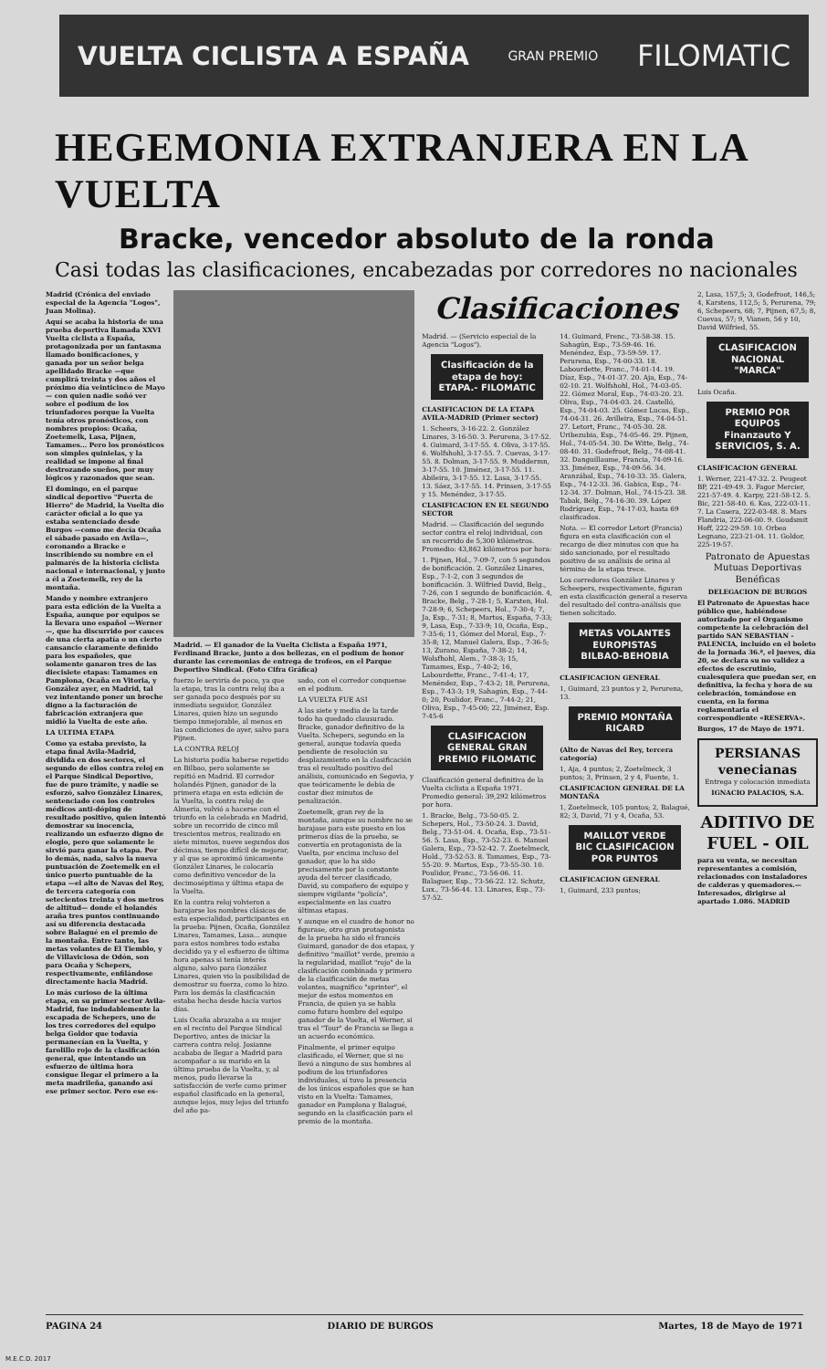VUELTA CICLISTA A ESPAÑA GRAN PREMIO FILOMATIC
HEGEMONIA EXTRANJERA EN LA VUELTA
Bracke, vencedor absoluto de la ronda
Casi todas las clasificaciones, encabezadas por corredores no nacionales
Madrid (Crónica del enviado especial de la Agencia "Logos", Juan Molina).
Aquí se acaba la historia de una prueba deportiva llamada XXVI Vuelta ciclista a España, protagonizada por un fantasma llamado bonificaciones, y ganada por un señor belga apellidado Bracke —que cumplirá treinta y dos años el próximo día veinticinco de Mayo— con quien nadie soñó ver sobre el podium de los triunfadores porque la Vuelta tenía otros pronósticos, con nombres propios: Ocaña, Zoetemelk, Lasa, Pijnen, Tamames... Pero los pronósticos son simples quinielas, y la realidad se impone al final destrozando sueños, por muy lógicos y razonados que sean.
El domingo, en el parque sindical deportivo "Puerta de Hierro" de Madrid, la Vuelta dio carácter oficial a lo que ya estaba sentenciado desde Burgos —como me decía Ocaña el sábado pasado en Avila—, coronando a Bracke e inscribiendo su nombre en el palmarés de la historia ciclista nacional e internacional, y junto a él a Zoetemelk, rey de la montaña.
Mando y nombre extranjero para esta edición de la Vuelta a España, aunque por equipos se la llevara uno español —Werner—, que ha discurrido por cauces de una cierta apatía o un cierto cansancio claramente definido para los españoles, que solamente ganaron tres de las diecisiete etapas: Tamames en Pamplona, Ocaña en Vitoria, y González ayer, en Madrid, tal vez intentando poner un broche digno a la facturación de fabricación extranjera que midió la Vuelta de este año.
LA ULTIMA ETAPA
Como ya estaba previsto, la etapa final Avila-Madrid, dividida en dos sectores, el segundo de ellos contra reloj en el Parque Sindical Deportivo, fue de puro trámite, y nadie se esforzó, salvo González Linares, sentenciado con los controles médicos anti-dóping de resultado positivo, quien intentó demostrar su inocencia, realizando un esfuerzo digno de elogio, pero que solamente le sirvió para ganar la etapa. Por lo demás, nada, salvo la nueva puntuación de Zoetemelk en el único puerto puntuable de la etapa —el alto de Navas del Rey, de tercera categoría con setecientos treinta y dos metros de altitud— donde el holandés araña tres puntos continuando así su diferencia destacada sobre Balagué en el premio de la montaña. Entre tanto, las metas volantes de El Tiemblo, y de Villaviciosa de Odón, son para Ocaña y Schepers, respectivamente, enfilándose directamente hacia Madrid.
Lo más curioso de la última etapa, en su primer sector Avila-Madrid, fue indudablemente la escapada de Schepers, uno de los tres corredores del equipo belga Goldor que todavía permanecían en la Vuelta, y farolillo rojo de la clasificación general, que intentando un esfuerzo de última hora consigue llegar el primero a la meta madrileña, ganando así ese primer sector. Pero ese es-
Madrid. — El ganador de la Vuelta Ciclista a España 1971, Ferdinand Bracke, junto a dos bellezas, en el podium de honor durante las ceremonias de entrega de trofeos, en el Parque Deportivo Sindical. (Foto Cifra Gráfica)
fuerzo le serviría de poco, ya que la etapa, tras la contra reloj iba a ser ganada poco después por su inmediato seguidor, González Linares, quien hizo un segundo tiempo inmejorable, al menos en las condiciones de ayer, salvo para Pijnen.
LA CONTRA RELOJ
La historia podía haberse repetido en Bilbao, pero solamente se repitió en Madrid. El corredor holandés Pijnen, ganador de la primera etapa en esta edición de la Vuelta, la contra reloj de Almería, volvió a hacerse con el triunfo en la celebrada en Madrid, sobre un recorrido de cinco mil trescientos metros, realizado en siete minutos, nueve segundos dos décimas, tiempo difícil de mejorar, y al que se aproximó únicamente González Linares, le colocaría como definitivo vencedor de la decimoséptima y última etapa de la Vuelta.
En la contra reloj volvieron a barajarse los nombres clásicos de esta especialidad, participantes en la prueba: Pijnen, Ocaña, González Linares, Tamames, Lasa... aunque para estos nombres todo estaba decidido ya y el esfuerzo de última hora apenas si tenía interés alguno, salvo para González Linares, quien vio la posibilidad de demostrar su fuerza, como lo hizo. Para los demás la clasificación estaba hecha desde hacía varios días.
Luis Ocaña abrazaba a su mujer en el recinto del Parque Sindical Deportivo, antes de iniciar la carrera contra reloj. Josianne acababa de llegar a Madrid para acompañar a su marido en la última prueba de la Vuelta, y, al menos, pudo llevarse la satisfacción de verle como primer español clasificado en la general, aunque lejos, muy lejos del triunfo del año pa-
sado, con el corredor conquense en el podium.
LA VUELTA FUE ASI
A las siete y media de la tarde todo ha quedado clausurado. Bracke, ganador definitivo de la Vuelta. Schepers, segundo en la general, aunque todavía queda pendiente de resolución su desplazamiento en la clasificación tras el resultado positivo del análisis, comunicado en Segovia, y que teóricamente le debía de costar diez minutos de penalización.
Zoetemelk, gran rey de la montaña, aunque su nombre no se barajase para este puesto en los primeros días de la prueba, se convertía en protagonista de la Vuelta, por encima incluso del ganador, que lo ha sido precisamente por la constante ayuda del tercer clasificado, David, su compañero de equipo y siempre vigilante "policía", especialmente en las cuatro últimas etapas.
Y aunque en el cuadro de honor no figurase, otro gran protagonista de la prueba ha sido el francés Guimard, ganador de dos etapas, y definitivo "maillot" verde, premio a la regularidad, maillot "rojo" de la clasificación combinada y primero de la clasificación de metas volantes, magnífico "sprinter", el mejor de estos momentos en Francia, de quien ya se habla como futuro hombre del equipo ganador de la Vuelta, el Werner, si tras el "Tour" de Francia se llega a un acuerdo económico.
Finalmente, el primer equipo clasificado, el Werner, que si no llevó a ninguno de sus hombres al podium de los triunfadores individuales, sí tuvo la presencia de los únicos españoles que se han visto en la Vuelta: Tamames, ganador en Pamplona y Balagué, segundo en la clasificación para el premio de la montaña.
Clasificaciones
Madrid. — (Servicio especial de la Agencia "Logos").
Clasificación de la etapa de hoy: ETAPA.- FILOMATIC
CLASIFICACION DE LA ETAPA AVILA-MADRID (Primer sector)
1. Scheers, 3-16-22. 2. González Linares, 3-16-50. 3. Perurena, 3-17-52. 4. Guimard, 3-17-55. 4. Oliva, 3-17-55. 6. Wolfshohl, 3-17-55. 7. Cuevas, 3-17-55. 8. Dolman, 3-17-55. 9. Muddermn, 3-17-55. 10. Jiménez, 3-17-55. 11. Abileira, 3-17-55. 12. Lasa, 3-17-55. 13. Sáez, 3-17-55. 14. Prinsen, 3-17-55 y 15. Menéndez, 3-17-55.
CLASIFICACION EN EL SEGUNDO SECTOR
Madrid. — Clasificación del segundo sector contra el reloj individual, con un recorrido de 5,300 kilómetros. Promedio: 43,862 kilómetros por hora:
1. Pijnen, Hol., 7-09-7, con 5 segundos de bonificación. 2. González Linares, Esp., 7-1-2, con 3 segundos de bonificación. 3. Wilfried David, Belg., 7-26, con 1 segundo de bonificación. 4, Bracke, Belg., 7-28-1; 5, Karsten, Hol. 7-28-9; 6, Schepeers, Hol., 7-30-4; 7, Ja, Esp., 7-31; 8, Martos, España, 7-33; 9, Lasa, Esp., 7-33-9; 10, Ocaña, Esp., 7-35-6; 11, Gómez del Moral, Esp., 7-35-8; 12, Manuel Galera, Esp., 7-36-5; 13, Zurano, España, 7-38-2; 14, Wolsfhohl, Alem., 7-38-3; 15, Tamames, Esp., 7-40-2; 16, Labourdette, Franc., 7-41-4; 17, Menéndez, Esp., 7-43-2; 18, Perurena, Esp., 7-43-3; 19, Sahagún, Esp., 7-44-0; 20, Poulidor, Franc., 7-44-2; 21, Oliva, Esp., 7-45-00; 22, Jiménez, Esp. 7-45-6
CLASIFICACION GENERAL GRAN PREMIO FILOMATIC
Clasificación general definitiva de la Vuelta ciclista a España 1971. Promedio general: 39,292 kilómetros por hora.
1. Bracke, Belg., 73-50-05. 2. Schepers, Hol., 73-50-24. 3. David, Belg., 73-51-04. 4. Ocaña, Esp., 73-51-56. 5. Lasa, Esp., 73-52-23. 6. Manuel Galera, Esp., 73-52-42. 7. Zoetelmeck, Hold., 73-52-53. 8. Tamames, Esp., 73-55-20. 9. Martos, Esp., 73-55-30. 10. Poulidor, Franc., 73-56-06. 11. Balaguer, Esp., 73-56-22. 12. Schutz, Lux., 73-56-44. 13. Linares, Esp., 73-57-52.
14. Guimard, Frenc., 73-58-38. 15. Sahagún, Esp., 73-59-46. 16. Menéndez, Esp., 73-59-59. 17. Perurena, Esp., 74-00-33. 18. Labourdette, Franc., 74-01-14. 19. Díaz, Esp., 74-01-37. 20. Aja, Esp., 74-02-10. 21. Wolfshohl, Hol., 74-03-05. 22. Gómez Moral, Esp., 74-03-20. 23. Oliva, Esp., 74-04-03. 24. Castelló, Esp., 74-04-03. 25. Gómez Lucas, Esp., 74-04-31. 26. Avilleira, Esp., 74-04-51. 27. Letort, Franc., 74-05-30. 28. Uribezubia, Esp., 74-05-46. 29. Pijnen, Hol., 74-05-54. 30. De Witte, Belg., 74-08-40. 31. Godefroot, Belg., 74-08-41. 32. Danguillaume, Francia, 74-09-16. 33. Jiménez, Esp., 74-09-56. 34. Aranzábal, Esp., 74-10-33. 35. Galera, Esp., 74-12-33. 36. Gabica, Esp., 74-12-34. 37. Dolman, Hol., 74-15-23. 38. Tabak, Bélg., 74-16-30. 39. López Rodríguez, Esp., 74-17-03, hasta 69 clasificados.
Nota. — El corredor Letort (Francia) figura en esta clasificación con el recargo de diez minutos con que ha sido sancionado, por el resultado positivo de su análisis de orina al término de la etapa trece.
Los corredores González Linares y Scheepers, respectivamente, figuran en esta clasificación general a reserva del resultado del contra-análisis que tienen solicitado.
METAS VOLANTES EUROPISTAS BILBAO-BEHOBIA
CLASIFICACION GENERAL
1, Guimard, 23 puntos y 2, Perurena, 13.
PREMIO MONTAÑA RICARD
(Alto de Navas del Rey, tercera categoría)
1, Aja, 4 puntos; 2, Zoetelmeck, 3 puntos; 3, Prinsen, 2 y 4, Fuente, 1.
CLASIFICACION GENERAL DE LA MONTAÑA
1, Zoetelmeck, 105 puntos; 2, Balagué, 82; 3, David, 71 y 4, Ocaña, 53.
MAILLOT VERDE BIC CLASIFICACION POR PUNTOS
CLASIFICACION GENERAL
1, Guimard, 233 puntos;
2, Lasa, 157,5; 3, Godefroot, 146,5; 4, Karstens, 112,5; 5, Perurena, 79; 6, Schepeers, 68; 7, Pijnen, 67,5; 8, Cuevas, 57; 9, Vianen, 56 y 10, David Wilfried, 55.
CLASIFICACION NACIONAL "MARCA"
Luis Ocaña.
PREMIO POR EQUIPOS Finanzauto Y SERVICIOS, S. A.
CLASIFICACION GENERAL
1. Werner, 221-47-32. 2. Peugeot BP, 221-49-49. 3. Fagor Mercier, 221-57-49. 4. Karpy, 221-58-12. 5. Bic, 221-58-40. 6. Kas, 222-03-11. 7. La Casera, 222-03-48. 8. Mars Flandria, 222-06-00. 9. Goudsmit Hoff, 222-29-59. 10. Orbea Legnano, 223-21-04. 11. Goldor, 225-19-57.
Patronato de Apuestas Mutuas Deportivas Benéficas
DELEGACION DE BURGOS
El Patronato de Apuestas hace público que, habiéndose autorizado por el Organismo competente la celebración del partido SAN SEBASTIAN - PALENCIA, incluído en el boleto de la Jornada 36.ª, el jueves, día 20, se declara su no validez a efectos de escrutinio, cualesquiera que puedan ser, en definitiva, la fecha y hora de su celebración, tomándose en cuenta, en la forma reglamentaria el correspondiente «RESERVA».
Burgos, 17 de Mayo de 1971.
PERSIANAS venecianas
Entrega y colocación inmediata
IGNACIO PALACIOS, S.A.
ADITIVO DE FUEL - OIL
para su venta, se necesitan representantes a comisión, relacionados con instaladores de calderas y quemadores.— Interesados, dirigirse al apartado 1.086. MADRID
PAGINA 24 DIARIO DE BURGOS Martes, 18 de Mayo de 1971
M.E.C.D. 2017